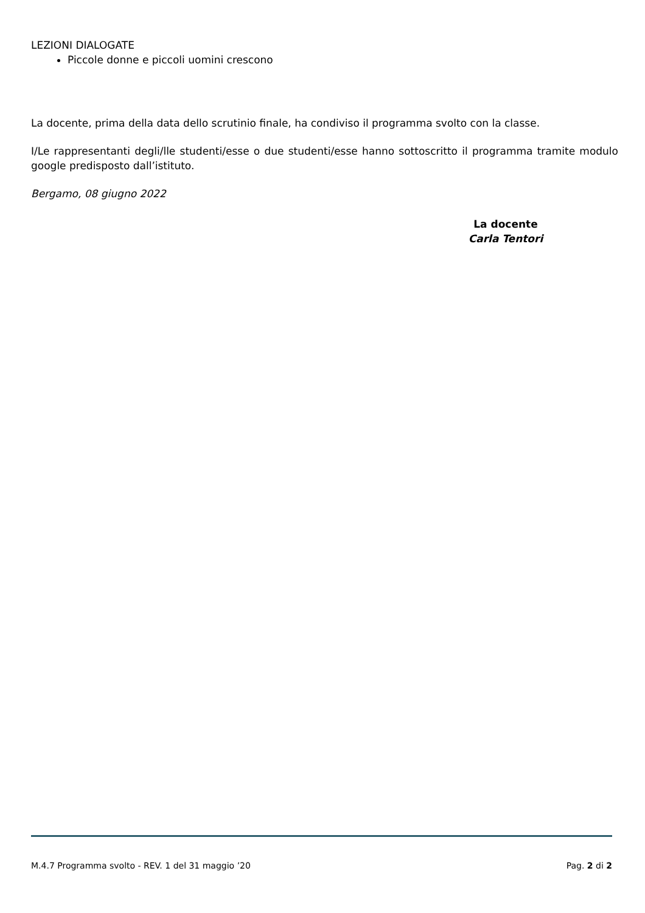LEZIONI DIALOGATE
Piccole donne e piccoli uomini crescono
La docente, prima della data dello scrutinio finale, ha condiviso il programma svolto con la classe.
I/Le rappresentanti degli/lle studenti/esse o due studenti/esse hanno sottoscritto il programma tramite modulo google predisposto dall’istituto.
Bergamo, 08 giugno 2022
La docente
Carla Tentori
M.4.7 Programma svolto - REV. 1 del 31 maggio ’20 Pag. 2 di 2